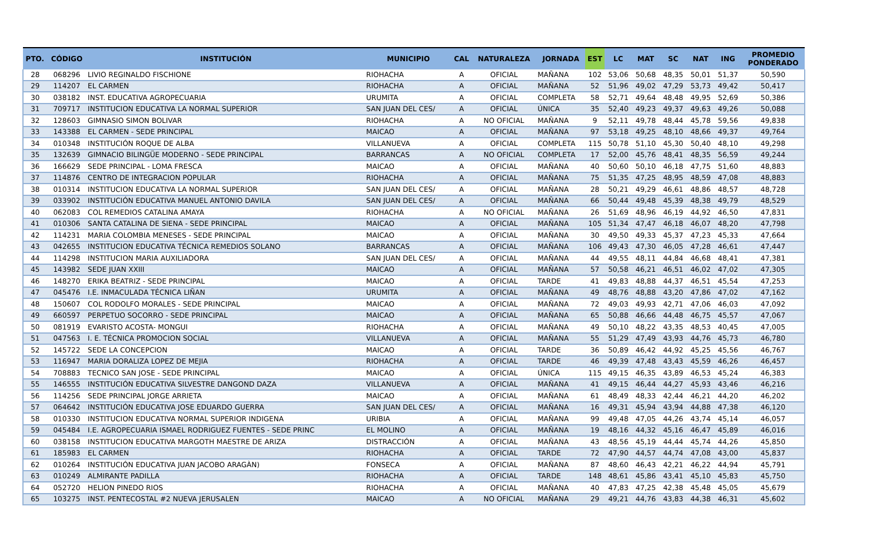| PTO. | CÓDIGO | INSTITUCIÓN | MUNICIPIO | CAL | NATURALEZA | JORNADA | EST | LC | MAT | SC | NAT | ING | PROMEDIO PONDERADO |
| --- | --- | --- | --- | --- | --- | --- | --- | --- | --- | --- | --- | --- | --- |
| 28 | 068296 | LIVIO REGINALDO FISCHIONE | RIOHACHA | A | OFICIAL | MAÑANA | 102 | 53,06 | 50,68 | 48,35 | 50,01 | 51,37 | 50,590 |
| 29 | 114207 | EL CARMEN | RIOHACHA | A | OFICIAL | MAÑANA | 52 | 51,96 | 49,02 | 47,29 | 53,73 | 49,42 | 50,417 |
| 30 | 038182 | INST. EDUCATIVA AGROPECUARIA | URUMITA | A | OFICIAL | COMPLETA | 58 | 52,71 | 49,64 | 48,48 | 49,95 | 52,69 | 50,386 |
| 31 | 709717 | INSTITUCION EDUCATIVA LA NORMAL SUPERIOR | SAN JUAN DEL CES/ | A | OFICIAL | ÚNICA | 35 | 52,40 | 49,23 | 49,37 | 49,63 | 49,26 | 50,088 |
| 32 | 128603 | GIMNASIO SIMON BOLIVAR | RIOHACHA | A | NO OFICIAL | MAÑANA | 9 | 52,11 | 49,78 | 48,44 | 45,78 | 59,56 | 49,838 |
| 33 | 143388 | EL CARMEN - SEDE PRINCIPAL | MAICAO | A | OFICIAL | MAÑANA | 97 | 53,18 | 49,25 | 48,10 | 48,66 | 49,37 | 49,764 |
| 34 | 010348 | INSTITUCIÓN ROQUE DE ALBA | VILLANUEVA | A | OFICIAL | COMPLETA | 115 | 50,78 | 51,10 | 45,30 | 50,40 | 48,10 | 49,298 |
| 35 | 132639 | GIMNACIO BILINGÜE MODERNO - SEDE PRINCIPAL | BARRANCAS | A | NO OFICIAL | COMPLETA | 17 | 52,00 | 45,76 | 48,41 | 48,35 | 56,59 | 49,244 |
| 36 | 166629 | SEDE PRINCIPAL - LOMA FRESCA | MAICAO | A | OFICIAL | MAÑANA | 40 | 50,60 | 50,10 | 46,18 | 47,75 | 51,60 | 48,883 |
| 37 | 114876 | CENTRO DE INTEGRACION POPULAR | RIOHACHA | A | OFICIAL | MAÑANA | 75 | 51,35 | 47,25 | 48,95 | 48,59 | 47,08 | 48,883 |
| 38 | 010314 | INSTITUCION EDUCATIVA LA NORMAL SUPERIOR | SAN JUAN DEL CES/ | A | OFICIAL | MAÑANA | 28 | 50,21 | 49,29 | 46,61 | 48,86 | 48,57 | 48,728 |
| 39 | 033902 | INSTITUCIÓN EDUCATIVA MANUEL ANTONIO DAVILA | SAN JUAN DEL CES/ | A | OFICIAL | MAÑANA | 66 | 50,44 | 49,48 | 45,39 | 48,38 | 49,79 | 48,529 |
| 40 | 062083 | COL REMEDIOS CATALINA AMAYA | RIOHACHA | A | NO OFICIAL | MAÑANA | 26 | 51,69 | 48,96 | 46,19 | 44,92 | 46,50 | 47,831 |
| 41 | 010306 | SANTA CATALINA DE SIENA - SEDE PRINCIPAL | MAICAO | A | OFICIAL | MAÑANA | 105 | 51,34 | 47,47 | 46,18 | 46,07 | 48,20 | 47,798 |
| 42 | 114231 | MARIA COLOMBIA MENESES - SEDE PRINCIPAL | MAICAO | A | OFICIAL | MAÑANA | 30 | 49,50 | 49,33 | 45,37 | 47,23 | 45,33 | 47,664 |
| 43 | 042655 | INSTITUCION EDUCATIVA TÉCNICA REMEDIOS SOLANO | BARRANCAS | A | OFICIAL | MAÑANA | 106 | 49,43 | 47,30 | 46,05 | 47,28 | 46,61 | 47,447 |
| 44 | 114298 | INSTITUCION MARIA AUXILIADORA | SAN JUAN DEL CES/ | A | OFICIAL | MAÑANA | 44 | 49,55 | 48,11 | 44,84 | 46,68 | 48,41 | 47,381 |
| 45 | 143982 | SEDE JUAN XXIII | MAICAO | A | OFICIAL | MAÑANA | 57 | 50,58 | 46,21 | 46,51 | 46,02 | 47,02 | 47,305 |
| 46 | 148270 | ERIKA BEATRIZ - SEDE PRINCIPAL | MAICAO | A | OFICIAL | TARDE | 41 | 49,83 | 48,88 | 44,37 | 46,51 | 45,54 | 47,253 |
| 47 | 045476 | I.E. INMACULADA TÉCNICA LIÑAN | URUMITA | A | OFICIAL | MAÑANA | 49 | 48,76 | 48,88 | 43,20 | 47,86 | 47,02 | 47,162 |
| 48 | 150607 | COL RODOLFO MORALES - SEDE PRINCIPAL | MAICAO | A | OFICIAL | MAÑANA | 72 | 49,03 | 49,93 | 42,71 | 47,06 | 46,03 | 47,092 |
| 49 | 660597 | PERPETUO SOCORRO - SEDE PRINCIPAL | MAICAO | A | OFICIAL | MAÑANA | 65 | 50,88 | 46,66 | 44,48 | 46,75 | 45,57 | 47,067 |
| 50 | 081919 | EVARISTO ACOSTA- MONGUI | RIOHACHA | A | OFICIAL | MAÑANA | 49 | 50,10 | 48,22 | 43,35 | 48,53 | 40,45 | 47,005 |
| 51 | 047563 | I. E. TÉCNICA PROMOCION SOCIAL | VILLANUEVA | A | OFICIAL | MAÑANA | 55 | 51,29 | 47,49 | 43,93 | 44,76 | 45,73 | 46,780 |
| 52 | 145722 | SEDE LA CONCEPCION | MAICAO | A | OFICIAL | TARDE | 36 | 50,89 | 46,42 | 44,92 | 45,25 | 45,56 | 46,767 |
| 53 | 116947 | MARIA DORALIZA LOPEZ DE MEJIA | RIOHACHA | A | OFICIAL | TARDE | 46 | 49,39 | 47,48 | 43,43 | 45,59 | 46,26 | 46,457 |
| 54 | 708883 | TECNICO SAN JOSE - SEDE PRINCIPAL | MAICAO | A | OFICIAL | ÚNICA | 115 | 49,15 | 46,35 | 43,89 | 46,53 | 45,24 | 46,383 |
| 55 | 146555 | INSTITUCIÓN EDUCATIVA SILVESTRE DANGOND DAZA | VILLANUEVA | A | OFICIAL | MAÑANA | 41 | 49,15 | 46,44 | 44,27 | 45,93 | 43,46 | 46,216 |
| 56 | 114256 | SEDE PRINCIPAL JORGE ARRIETA | MAICAO | A | OFICIAL | MAÑANA | 61 | 48,49 | 48,33 | 42,44 | 46,21 | 44,20 | 46,202 |
| 57 | 064642 | INSTITUCIÓN EDUCATIVA JOSE EDUARDO GUERRA | SAN JUAN DEL CES/ | A | OFICIAL | MAÑANA | 16 | 49,31 | 45,94 | 43,94 | 44,88 | 47,38 | 46,120 |
| 58 | 010330 | INSTITUCION EDUCATIVA NORMAL SUPERIOR INDIGENA | URIBIA | A | OFICIAL | MAÑANA | 99 | 49,48 | 47,05 | 44,26 | 43,74 | 45,14 | 46,057 |
| 59 | 045484 | I.E. AGROPECUARIA ISMAEL RODRIGUEZ FUENTES - SEDE PRINC | EL MOLINO | A | OFICIAL | MAÑANA | 19 | 48,16 | 44,32 | 45,16 | 46,47 | 45,89 | 46,016 |
| 60 | 038158 | INSTITUCION EDUCATIVA MARGOTH MAESTRE DE ARIZA | DISTRACCIÓN | A | OFICIAL | MAÑANA | 43 | 48,56 | 45,19 | 44,44 | 45,74 | 44,26 | 45,850 |
| 61 | 185983 | EL CARMEN | RIOHACHA | A | OFICIAL | TARDE | 72 | 47,90 | 44,57 | 44,74 | 47,08 | 43,00 | 45,837 |
| 62 | 010264 | INSTITUCIÓN EDUCATIVA JUAN JACOBO ARAGÀN) | FONSECA | A | OFICIAL | MAÑANA | 87 | 48,60 | 46,43 | 42,21 | 46,22 | 44,94 | 45,791 |
| 63 | 010249 | ALMIRANTE PADILLA | RIOHACHA | A | OFICIAL | TARDE | 148 | 48,61 | 45,86 | 43,41 | 45,10 | 45,83 | 45,750 |
| 64 | 052720 | HELION PINEDO RIOS | RIOHACHA | A | OFICIAL | MAÑANA | 40 | 47,83 | 47,25 | 42,38 | 45,48 | 45,05 | 45,679 |
| 65 | 103275 | INST. PENTECOSTAL #2 NUEVA JERUSALEN | MAICAO | A | NO OFICIAL | MAÑANA | 29 | 49,21 | 44,76 | 43,83 | 44,38 | 46,31 | 45,602 |